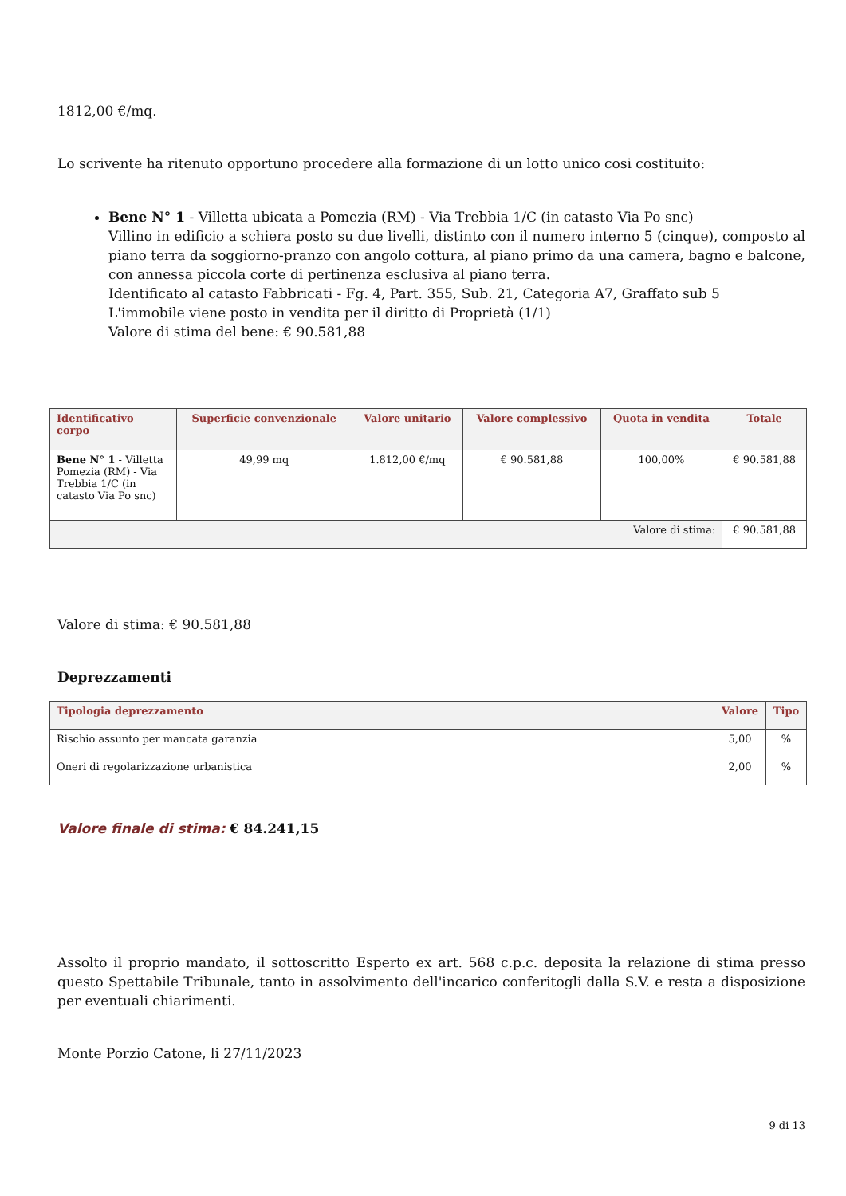1812,00 €/mq.
Lo scrivente ha ritenuto opportuno procedere alla formazione di un lotto unico cosi costituito:
Bene N° 1 - Villetta ubicata a Pomezia (RM) - Via Trebbia 1/C (in catasto Via Po snc)
Villino in edificio a schiera posto su due livelli, distinto con il numero interno 5 (cinque), composto al piano terra da soggiorno-pranzo con angolo cottura, al piano primo da una camera, bagno e balcone, con annessa piccola corte di pertinenza esclusiva al piano terra.
Identificato al catasto Fabbricati - Fg. 4, Part. 355, Sub. 21, Categoria A7, Graffato sub 5
L'immobile viene posto in vendita per il diritto di Proprietà (1/1)
Valore di stima del bene: € 90.581,88
| Identificativo corpo | Superficie convenzionale | Valore unitario | Valore complessivo | Quota in vendita | Totale |
| --- | --- | --- | --- | --- | --- |
| Bene N° 1 - Villetta Pomezia (RM) - Via Trebbia 1/C (in catasto Via Po snc) | 49,99 mq | 1.812,00 €/mq | € 90.581,88 | 100,00% | € 90.581,88 |
| Valore di stima: | | | | | € 90.581,88 |
Valore di stima: € 90.581,88
Deprezzamenti
| Tipologia deprezzamento | Valore | Tipo |
| --- | --- | --- |
| Rischio assunto per mancata garanzia | 5,00 | % |
| Oneri di regolarizzazione urbanistica | 2,00 | % |
Valore finale di stima: € 84.241,15
Assolto il proprio mandato, il sottoscritto Esperto ex art. 568 c.p.c. deposita la relazione di stima presso questo Spettabile Tribunale, tanto in assolvimento dell'incarico conferitogli dalla S.V. e resta a disposizione per eventuali chiarimenti.
Monte Porzio Catone, li 27/11/2023
9 di 13